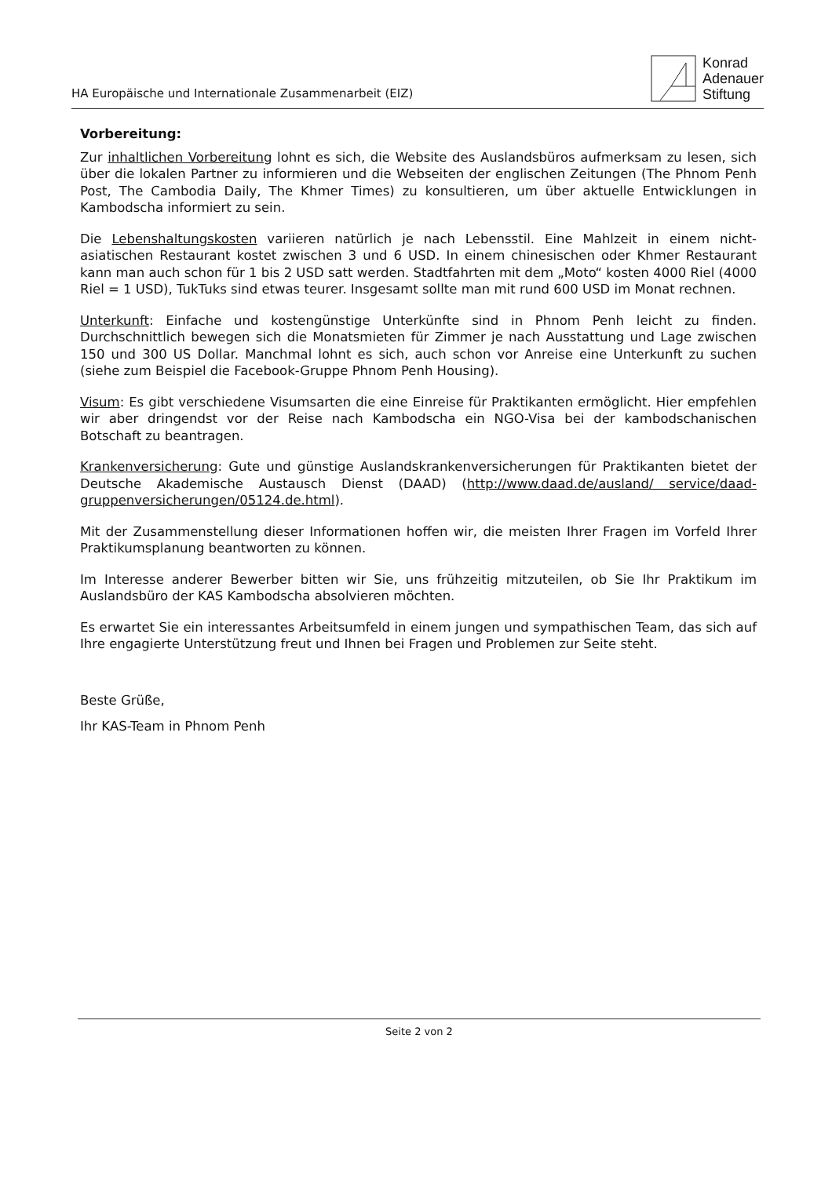HA Europäische und Internationale Zusammenarbeit (EIZ)
Konrad
Adenauer
Stiftung
Vorbereitung:
Zur inhaltlichen Vorbereitung lohnt es sich, die Website des Auslandsbüros aufmerksam zu lesen, sich über die lokalen Partner zu informieren und die Webseiten der englischen Zeitungen (The Phnom Penh Post, The Cambodia Daily, The Khmer Times) zu konsultieren, um über aktuelle Entwicklungen in Kambodscha informiert zu sein.
Die Lebenshaltungskosten variieren natürlich je nach Lebensstil. Eine Mahlzeit in einem nicht-asiatischen Restaurant kostet zwischen 3 und 6 USD. In einem chinesischen oder Khmer Restaurant kann man auch schon für 1 bis 2 USD satt werden. Stadtfahrten mit dem „Moto“ kosten 4000 Riel (4000 Riel = 1 USD), TukTuks sind etwas teurer. Insgesamt sollte man mit rund 600 USD im Monat rechnen.
Unterkunft: Einfache und kostengünstige Unterkünfte sind in Phnom Penh leicht zu finden. Durchschnittlich bewegen sich die Monatsmieten für Zimmer je nach Ausstattung und Lage zwischen 150 und 300 US Dollar. Manchmal lohnt es sich, auch schon vor Anreise eine Unterkunft zu suchen (siehe zum Beispiel die Facebook-Gruppe Phnom Penh Housing).
Visum: Es gibt verschiedene Visumsarten die eine Einreise für Praktikanten ermöglicht. Hier empfehlen wir aber dringendst vor der Reise nach Kambodscha ein NGO-Visa bei der kambodschanischen Botschaft zu beantragen.
Krankenversicherung: Gute und günstige Auslandskrankenversicherungen für Praktikanten bietet der Deutsche Akademische Austausch Dienst (DAAD) (http://www.daad.de/ausland/ service/daad-gruppenversicherungen/05124.de.html).
Mit der Zusammenstellung dieser Informationen hoffen wir, die meisten Ihrer Fragen im Vorfeld Ihrer Praktikumsplanung beantworten zu können.
Im Interesse anderer Bewerber bitten wir Sie, uns frühzeitig mitzuteilen, ob Sie Ihr Praktikum im Auslandsbüro der KAS Kambodscha absolvieren möchten.
Es erwartet Sie ein interessantes Arbeitsumfeld in einem jungen und sympathischen Team, das sich auf Ihre engagierte Unterstützung freut und Ihnen bei Fragen und Problemen zur Seite steht.
Beste Grüße,
Ihr KAS-Team in Phnom Penh
Seite 2 von 2